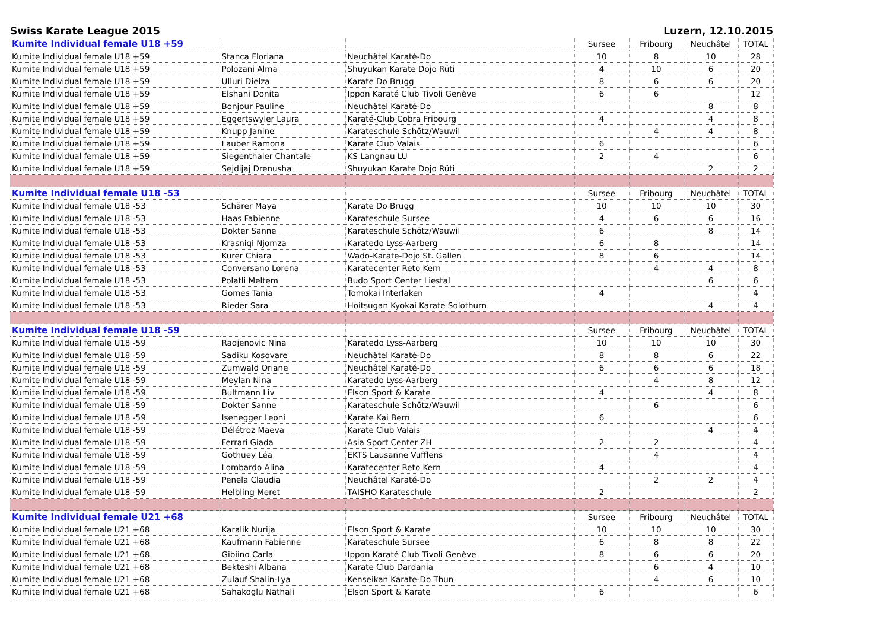Swiss Karate League 2015 Luzern, 12.10.2015
| Kumite Individual female U18 +59 | | | Sursee | Fribourg | Neuchâtel | TOTAL |
| Kumite Individual female U18 +59 | Stanca Floriana | Neuchâtel Karaté-Do | 10 | 8 | 10 | 28 |
| Kumite Individual female U18 +59 | Polozani Alma | Shuyukan Karate Dojo Rüti | 4 | 10 | 6 | 20 |
| Kumite Individual female U18 +59 | Ulluri Dielza | Karate Do Brugg | 8 | 6 | 6 | 20 |
| Kumite Individual female U18 +59 | Elshani Donita | Ippon Karaté Club Tivoli Genève | 6 | 6 | | 12 |
| Kumite Individual female U18 +59 | Bonjour Pauline | Neuchâtel Karaté-Do | | | 8 | 8 |
| Kumite Individual female U18 +59 | Eggertswyler Laura | Karaté-Club Cobra Fribourg | 4 | | 4 | 8 |
| Kumite Individual female U18 +59 | Knupp Janine | Karateschule Schötz/Wauwil | | 4 | 4 | 8 |
| Kumite Individual female U18 +59 | Lauber Ramona | Karate Club Valais | 6 | | | 6 |
| Kumite Individual female U18 +59 | Siegenthaler Chantale | KS Langnau LU | 2 | 4 | | 6 |
| Kumite Individual female U18 +59 | Sejdijaj Drenusha | Shuyukan Karate Dojo Rüti | | | 2 | 2 |
| Kumite Individual female U18 -53 | | | Sursee | Fribourg | Neuchâtel | TOTAL |
| Kumite Individual female U18 -53 | Schärer Maya | Karate Do Brugg | 10 | 10 | 10 | 30 |
| Kumite Individual female U18 -53 | Haas Fabienne | Karateschule Sursee | 4 | 6 | 6 | 16 |
| Kumite Individual female U18 -53 | Dokter Sanne | Karateschule Schötz/Wauwil | 6 | | 8 | 14 |
| Kumite Individual female U18 -53 | Krasniqi Njomza | Karatedo Lyss-Aarberg | 6 | 8 | | 14 |
| Kumite Individual female U18 -53 | Kurer Chiara | Wado-Karate-Dojo St. Gallen | 8 | 6 | | 14 |
| Kumite Individual female U18 -53 | Conversano Lorena | Karatecenter Reto Kern | | 4 | 4 | 8 |
| Kumite Individual female U18 -53 | Polatli Meltem | Budo Sport Center Liestal | | | 6 | 6 |
| Kumite Individual female U18 -53 | Gomes Tania | Tomokai Interlaken | 4 | | | 4 |
| Kumite Individual female U18 -53 | Rieder Sara | Hoitsugan Kyokai Karate Solothurn | | | 4 | 4 |
| Kumite Individual female U18 -59 | | | Sursee | Fribourg | Neuchâtel | TOTAL |
| Kumite Individual female U18 -59 | Radjenovic Nina | Karatedo Lyss-Aarberg | 10 | 10 | 10 | 30 |
| Kumite Individual female U18 -59 | Sadiku Kosovare | Neuchâtel Karaté-Do | 8 | 8 | 6 | 22 |
| Kumite Individual female U18 -59 | Zumwald Oriane | Neuchâtel Karaté-Do | 6 | 6 | 6 | 18 |
| Kumite Individual female U18 -59 | Meylan Nina | Karatedo Lyss-Aarberg | | 4 | 8 | 12 |
| Kumite Individual female U18 -59 | Bultmann Liv | Elson Sport & Karate | 4 | | 4 | 8 |
| Kumite Individual female U18 -59 | Dokter Sanne | Karateschule Schötz/Wauwil | | 6 | | 6 |
| Kumite Individual female U18 -59 | Isenegger Leoni | Karate Kai Bern | 6 | | | 6 |
| Kumite Individual female U18 -59 | Délétroz Maeva | Karate Club Valais | | | 4 | 4 |
| Kumite Individual female U18 -59 | Ferrari Giada | Asia Sport Center ZH | 2 | 2 | | 4 |
| Kumite Individual female U18 -59 | Gothuey Léa | EKTS Lausanne Vufflens | | 4 | | 4 |
| Kumite Individual female U18 -59 | Lombardo Alina | Karatecenter Reto Kern | 4 | | | 4 |
| Kumite Individual female U18 -59 | Penela Claudia | Neuchâtel Karaté-Do | | 2 | 2 | 4 |
| Kumite Individual female U18 -59 | Helbling Meret | TAISHO Karateschule | 2 | | | 2 |
| Kumite Individual female U21 +68 | | | Sursee | Fribourg | Neuchâtel | TOTAL |
| Kumite Individual female U21 +68 | Karalik Nurija | Elson Sport & Karate | 10 | 10 | 10 | 30 |
| Kumite Individual female U21 +68 | Kaufmann Fabienne | Karateschule Sursee | 6 | 8 | 8 | 22 |
| Kumite Individual female U21 +68 | Gibiino Carla | Ippon Karaté Club Tivoli Genève | 8 | 6 | 6 | 20 |
| Kumite Individual female U21 +68 | Bekteshi Albana | Karate Club Dardania | | 6 | 4 | 10 |
| Kumite Individual female U21 +68 | Zulauf Shalin-Lya | Kenseikan Karate-Do Thun | | 4 | 6 | 10 |
| Kumite Individual female U21 +68 | Sahakoglu Nathali | Elson Sport & Karate | 6 | | | 6 |